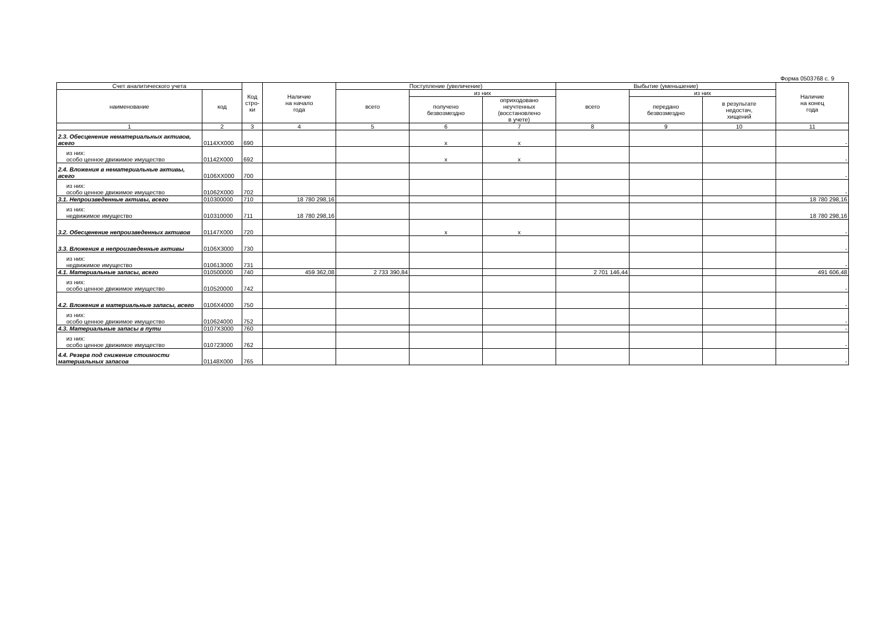Форма 0503768 с. 9
| Счет аналитического учета | | Код стро-ки | Наличие на начало года | Поступление (увеличение) | | | Выбытие (уменьшение) | | | Наличие на конец года |
| --- | --- | --- | --- | --- | --- | --- | --- | --- | --- | --- |
| наименование | код | | | всего | из них | | всего | из них | | |
| | | | | | получено безвозмездно | оприходовано неучтенных (восстановлено в учете) | | передано безвозмездно | в результате недостач, хищений | |
| 1 | 2 | 3 | 4 | 5 | 6 | 7 | 8 | 9 | 10 | 11 |
| 2.3. Обесценение нематериальных активов, всего | 0114XX000 | 690 | | | x | x | | | | - |
| из них: особо ценное движимое имущество | 01142X000 | 692 | | | x | x | | | | - |
| 2.4. Вложения в нематериальные активы, всего | 0106XX000 | 700 | | | | | | | | - |
| из них: особо ценное движимое имущество | 01062X000 | 702 | | | | | | | | - |
| 3.1. Непроизведенные активы, всего | 010300000 | 710 | 18 780 298,16 | | | | | | | 18 780 298,16 |
| из них: недвижимое имущество | 010310000 | 711 | 18 780 298,16 | | | | | | | 18 780 298,16 |
| 3.2. Обесценение непроизведенных активов | 01147X000 | 720 | | | x | x | | | | - |
| 3.3. Вложения в непроизведенные активы | 0106X3000 | 730 | | | | | | | | - |
| из них: недвижимое имущество | 010613000 | 731 | | | | | | | | - |
| 4.1. Материальные запасы, всего | 010500000 | 740 | 459 362,08 | 2 733 390,84 | | | 2 701 146,44 | | | 491 606,48 |
| из них: особо ценное движимое имущество | 010520000 | 742 | | | | | | | | - |
| 4.2. Вложения в материальные запасы, всего | 0106X4000 | 750 | | | | | | | | - |
| из них: особо ценное движимое имущество | 010624000 | 752 | | | | | | | | - |
| 4.3. Материальные запасы в пути | 0107X3000 | 760 | | | | | | | | - |
| из них: особо ценное движимое имущество | 010723000 | 762 | | | | | | | | - |
| 4.4. Резерв под снижение стоимости материальных запасов | 01148X000 | 765 | | | | | | | | - |